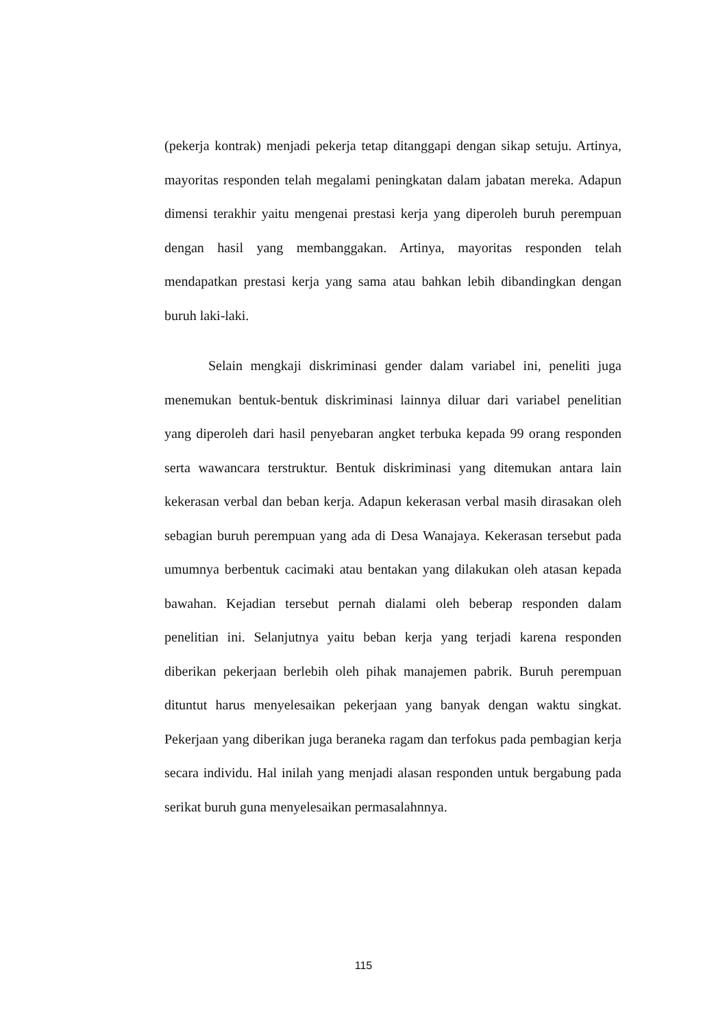(pekerja kontrak) menjadi pekerja tetap ditanggapi dengan sikap setuju. Artinya, mayoritas responden telah megalami peningkatan dalam jabatan mereka. Adapun dimensi terakhir yaitu mengenai prestasi kerja yang diperoleh buruh perempuan dengan hasil yang membanggakan. Artinya, mayoritas responden telah mendapatkan prestasi kerja yang sama atau bahkan lebih dibandingkan dengan buruh laki-laki.
Selain mengkaji diskriminasi gender dalam variabel ini, peneliti juga menemukan bentuk-bentuk diskriminasi lainnya diluar dari variabel penelitian yang diperoleh dari hasil penyebaran angket terbuka kepada 99 orang responden serta wawancara terstruktur. Bentuk diskriminasi yang ditemukan antara lain kekerasan verbal dan beban kerja. Adapun kekerasan verbal masih dirasakan oleh sebagian buruh perempuan yang ada di Desa Wanajaya. Kekerasan tersebut pada umumnya berbentuk cacimaki atau bentakan yang dilakukan oleh atasan kepada bawahan. Kejadian tersebut pernah dialami oleh beberap responden dalam penelitian ini. Selanjutnya yaitu beban kerja yang terjadi karena responden diberikan pekerjaan berlebih oleh pihak manajemen pabrik. Buruh perempuan dituntut harus menyelesaikan pekerjaan yang banyak dengan waktu singkat. Pekerjaan yang diberikan juga beraneka ragam dan terfokus pada pembagian kerja secara individu. Hal inilah yang menjadi alasan responden untuk bergabung pada serikat buruh guna menyelesaikan permasalahnnya.
115